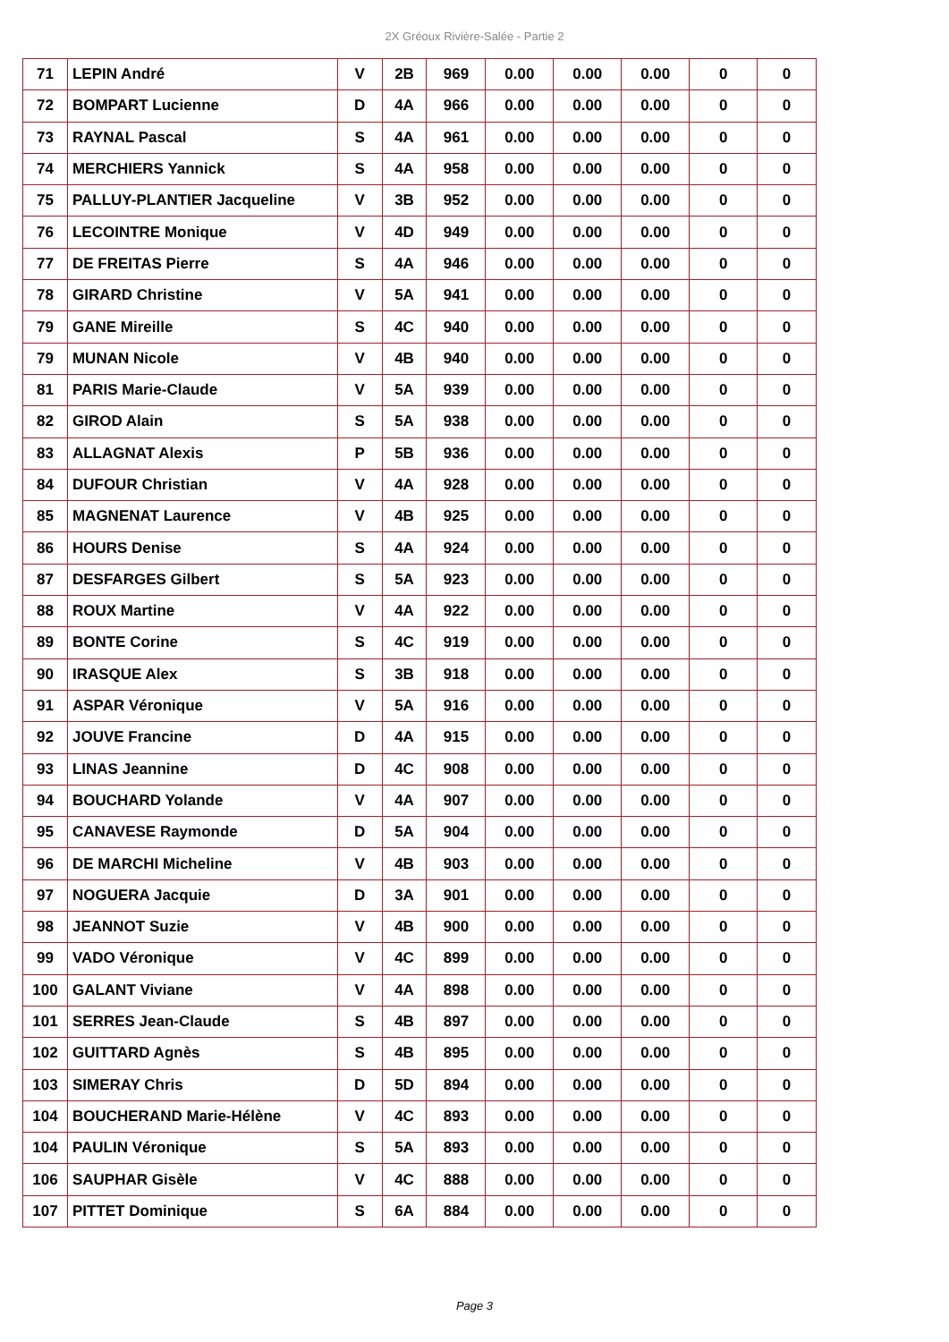2X Gréoux Rivière-Salée - Partie 2
| 71 | LEPIN André | V | 2B | 969 | 0.00 | 0.00 | 0.00 | 0 | 0 |
| 72 | BOMPART Lucienne | D | 4A | 966 | 0.00 | 0.00 | 0.00 | 0 | 0 |
| 73 | RAYNAL Pascal | S | 4A | 961 | 0.00 | 0.00 | 0.00 | 0 | 0 |
| 74 | MERCHIERS Yannick | S | 4A | 958 | 0.00 | 0.00 | 0.00 | 0 | 0 |
| 75 | PALLUY-PLANTIER Jacqueline | V | 3B | 952 | 0.00 | 0.00 | 0.00 | 0 | 0 |
| 76 | LECOINTRE Monique | V | 4D | 949 | 0.00 | 0.00 | 0.00 | 0 | 0 |
| 77 | DE FREITAS Pierre | S | 4A | 946 | 0.00 | 0.00 | 0.00 | 0 | 0 |
| 78 | GIRARD Christine | V | 5A | 941 | 0.00 | 0.00 | 0.00 | 0 | 0 |
| 79 | GANE Mireille | S | 4C | 940 | 0.00 | 0.00 | 0.00 | 0 | 0 |
| 79 | MUNAN Nicole | V | 4B | 940 | 0.00 | 0.00 | 0.00 | 0 | 0 |
| 81 | PARIS Marie-Claude | V | 5A | 939 | 0.00 | 0.00 | 0.00 | 0 | 0 |
| 82 | GIROD Alain | S | 5A | 938 | 0.00 | 0.00 | 0.00 | 0 | 0 |
| 83 | ALLAGNAT Alexis | P | 5B | 936 | 0.00 | 0.00 | 0.00 | 0 | 0 |
| 84 | DUFOUR Christian | V | 4A | 928 | 0.00 | 0.00 | 0.00 | 0 | 0 |
| 85 | MAGNENAT Laurence | V | 4B | 925 | 0.00 | 0.00 | 0.00 | 0 | 0 |
| 86 | HOURS Denise | S | 4A | 924 | 0.00 | 0.00 | 0.00 | 0 | 0 |
| 87 | DESFARGES Gilbert | S | 5A | 923 | 0.00 | 0.00 | 0.00 | 0 | 0 |
| 88 | ROUX Martine | V | 4A | 922 | 0.00 | 0.00 | 0.00 | 0 | 0 |
| 89 | BONTE Corine | S | 4C | 919 | 0.00 | 0.00 | 0.00 | 0 | 0 |
| 90 | IRASQUE Alex | S | 3B | 918 | 0.00 | 0.00 | 0.00 | 0 | 0 |
| 91 | ASPAR Véronique | V | 5A | 916 | 0.00 | 0.00 | 0.00 | 0 | 0 |
| 92 | JOUVE Francine | D | 4A | 915 | 0.00 | 0.00 | 0.00 | 0 | 0 |
| 93 | LINAS Jeannine | D | 4C | 908 | 0.00 | 0.00 | 0.00 | 0 | 0 |
| 94 | BOUCHARD Yolande | V | 4A | 907 | 0.00 | 0.00 | 0.00 | 0 | 0 |
| 95 | CANAVESE Raymonde | D | 5A | 904 | 0.00 | 0.00 | 0.00 | 0 | 0 |
| 96 | DE MARCHI Micheline | V | 4B | 903 | 0.00 | 0.00 | 0.00 | 0 | 0 |
| 97 | NOGUERA Jacquie | D | 3A | 901 | 0.00 | 0.00 | 0.00 | 0 | 0 |
| 98 | JEANNOT Suzie | V | 4B | 900 | 0.00 | 0.00 | 0.00 | 0 | 0 |
| 99 | VADO Véronique | V | 4C | 899 | 0.00 | 0.00 | 0.00 | 0 | 0 |
| 100 | GALANT Viviane | V | 4A | 898 | 0.00 | 0.00 | 0.00 | 0 | 0 |
| 101 | SERRES Jean-Claude | S | 4B | 897 | 0.00 | 0.00 | 0.00 | 0 | 0 |
| 102 | GUITTARD Agnès | S | 4B | 895 | 0.00 | 0.00 | 0.00 | 0 | 0 |
| 103 | SIMERAY Chris | D | 5D | 894 | 0.00 | 0.00 | 0.00 | 0 | 0 |
| 104 | BOUCHERAND Marie-Hélène | V | 4C | 893 | 0.00 | 0.00 | 0.00 | 0 | 0 |
| 104 | PAULIN Véronique | S | 5A | 893 | 0.00 | 0.00 | 0.00 | 0 | 0 |
| 106 | SAUPHAR Gisèle | V | 4C | 888 | 0.00 | 0.00 | 0.00 | 0 | 0 |
| 107 | PITTET Dominique | S | 6A | 884 | 0.00 | 0.00 | 0.00 | 0 | 0 |
Page 3